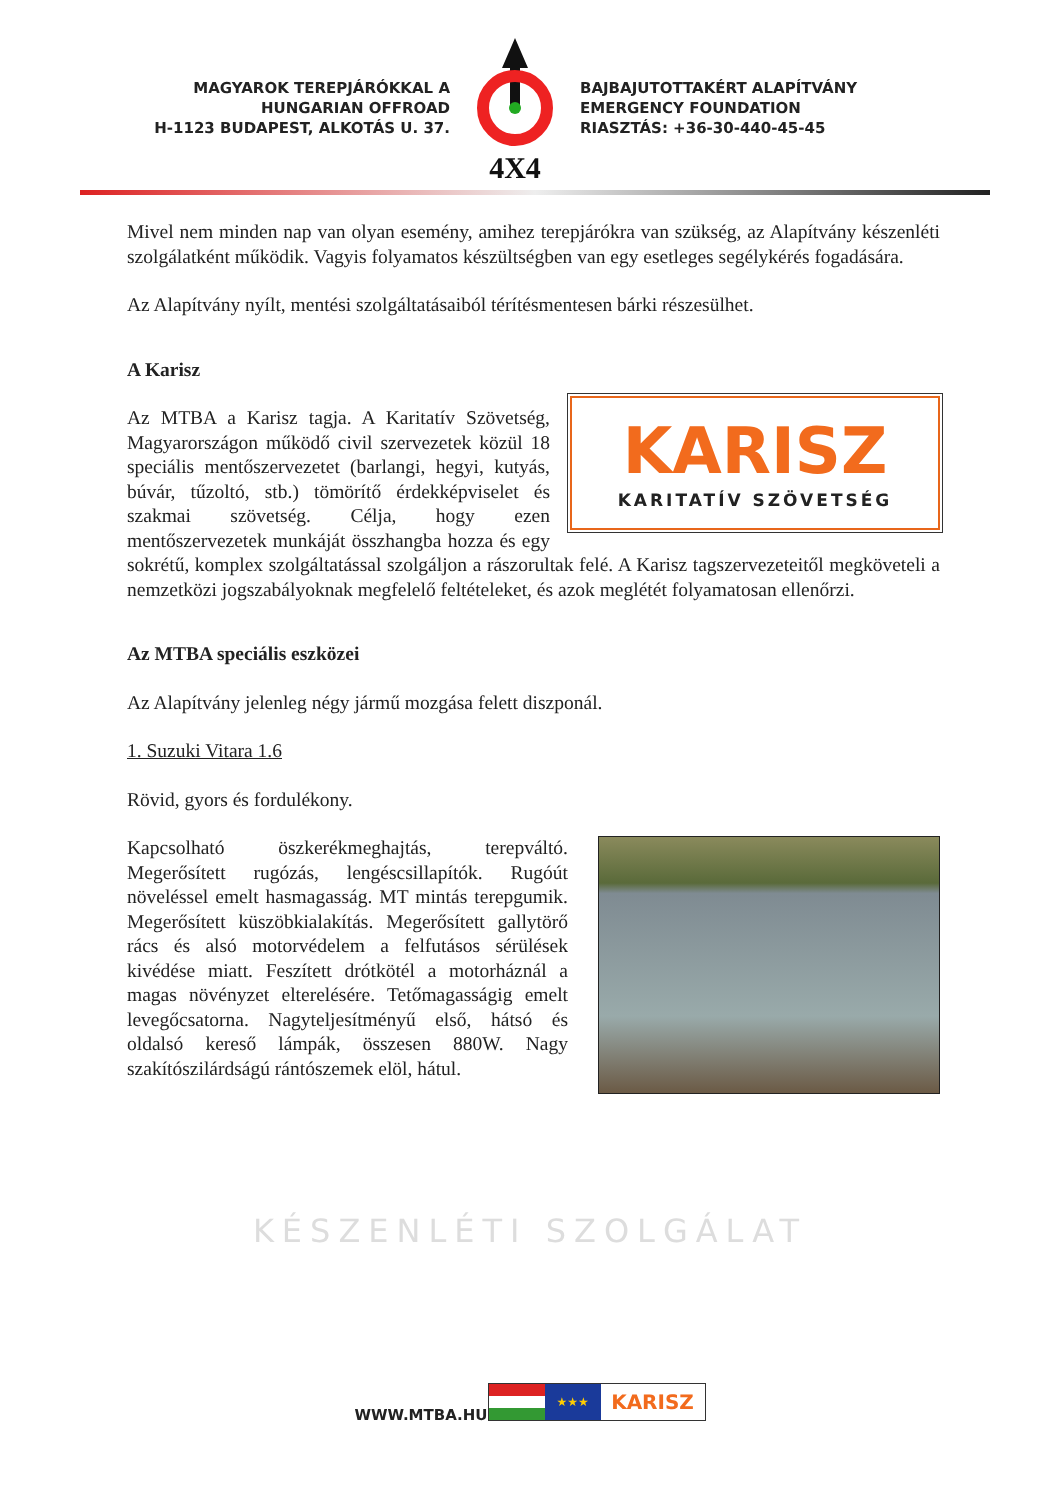MAGYAROK TEREPJÁRÓKKAL A
HUNGARIAN OFFROAD
H-1123 BUDAPEST, ALKOTÁS U. 37.
4X4
BAJBAJUTOTTAKÉRT ALAPÍTVÁNY
EMERGENCY FOUNDATION
RIASZTÁS: +36-30-440-45-45
KÉSZENLÉTI SZOLGÁLAT
Mivel nem minden nap van olyan esemény, amihez terepjárókra van szükség, az Alapítvány készenléti szolgálatként működik. Vagyis folyamatos készültségben van egy esetleges segélykérés fogadására.
Az Alapítvány nyílt, mentési szolgáltatásaiból térítésmentesen bárki részesülhet.
A Karisz
KARISZ
KARITATÍV SZÖVETSÉG
Az MTBA a Karisz tagja. A Karitatív Szövetség, Magyarországon működő civil szervezetek közül 18 speciális mentőszervezetet (barlangi, hegyi, kutyás, búvár, tűzoltó, stb.) tömörítő érdekképviselet és szakmai szövetség. Célja, hogy ezen mentőszervezetek munkáját összhangba hozza és egy sokrétű, komplex szolgáltatással szolgáljon a rászorultak felé. A Karisz tagszervezeteitől megköveteli a nemzetközi jogszabályoknak megfelelő feltételeket, és azok meglétét folyamatosan ellenőrzi.
Az MTBA speciális eszközei
Az Alapítvány jelenleg négy jármű mozgása felett diszponál.
1. Suzuki Vitara 1.6
Rövid, gyors és fordulékony.
Kapcsolható öszkerékmeghajtás, terepváltó. Megerősített rugózás, lengéscsillapítók. Rugóút növeléssel emelt hasmagasság. MT mintás terepgumik. Megerősített küszöbkialakítás. Megerősített gallytörő rács és alsó motorvédelem a felfutásos sérülések kivédése miatt. Feszített drótkötél a motorháznál a magas növényzet elterelésére. Tetőmagasságig emelt levegőcsatorna. Nagyteljesítményű első, hátsó és oldalsó kereső lámpák, összesen 880W. Nagy szakítószilárdságú rántószemek elöl, hátul.
WWW.MTBA.HU
★★★
KARISZ